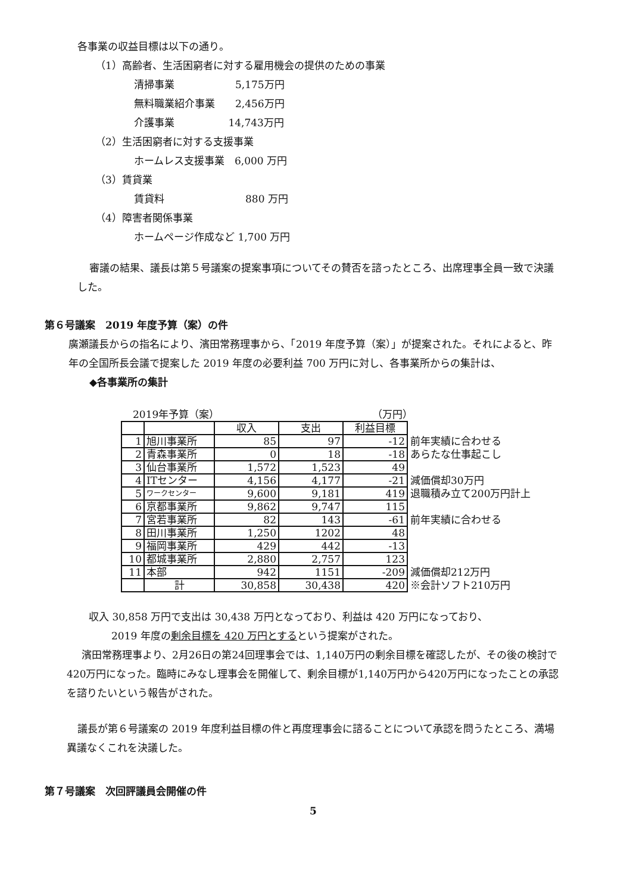各事業の収益目標は以下の通り。
（1）高齢者、生活困窮者に対する雇用機会の提供のための事業
清掃事業　　　　　　5,175万円
無料職業紹介事業　　2,456万円
介護事業　　　　　 14,743万円
（2）生活困窮者に対する支援事業
ホームレス支援事業　6,000 万円
（3）賃貸業
賃貸料　　　　　　　　880 万円
（4）障害者関係事業
ホームページ作成など 1,700 万円
審議の結果、議長は第５号議案の提案事項についてその賛否を諮ったところ、出席理事全員一致で決議
した。
第６号議案　2019 年度予算（案）の件
廣瀬議長からの指名により、濱田常務理事から、「2019 年度予算（案）」が提案された。それによると、昨
年の全国所長会議で提案した 2019 年度の必要利益 700 万円に対し、各事業所からの集計は、
◆各事業所の集計
2019年予算（案） （万円）
| | | 収入 | 支出 | 利益目標 | |
| 1 | 旭川事業所 | 85 | 97 | -12 | 前年実績に合わせる |
| 2 | 青森事業所 | 0 | 18 | -18 | あらたな仕事起こし |
| 3 | 仙台事業所 | 1,572 | 1,523 | 49 | |
| 4 | ITセンター | 4,156 | 4,177 | -21 | 減価償却30万円 |
| 5 | ワークセンター | 9,600 | 9,181 | 419 | 退職積み立て200万円計上 |
| 6 | 京都事業所 | 9,862 | 9,747 | 115 | |
| 7 | 宮若事業所 | 82 | 143 | -61 | 前年実績に合わせる |
| 8 | 田川事業所 | 1,250 | 1202 | 48 | |
| 9 | 福岡事業所 | 429 | 442 | -13 | |
| 10 | 都城事業所 | 2,880 | 2,757 | 123 | |
| 11 | 本部 | 942 | 1151 | -209 | 減価償却212万円 |
| | 計 | 30,858 | 30,438 | 420 | ※会計ソフト210万円 |
収入 30,858 万円で支出は 30,438 万円となっており、利益は 420 万円になっており、
2019 年度の剰余目標を 420 万円とするという提案がされた。
濱田常務理事より、2月26日の第24回理事会では、1,140万円の剰余目標を確認したが、その後の検討で
420万円になった。臨時にみなし理事会を開催して、剰余目標が1,140万円から420万円になったことの承認
を諮りたいという報告がされた。
議長が第６号議案の 2019 年度利益目標の件と再度理事会に諮ることについて承認を問うたところ、満場
異議なくこれを決議した。
第７号議案　次回評議員会開催の件
5